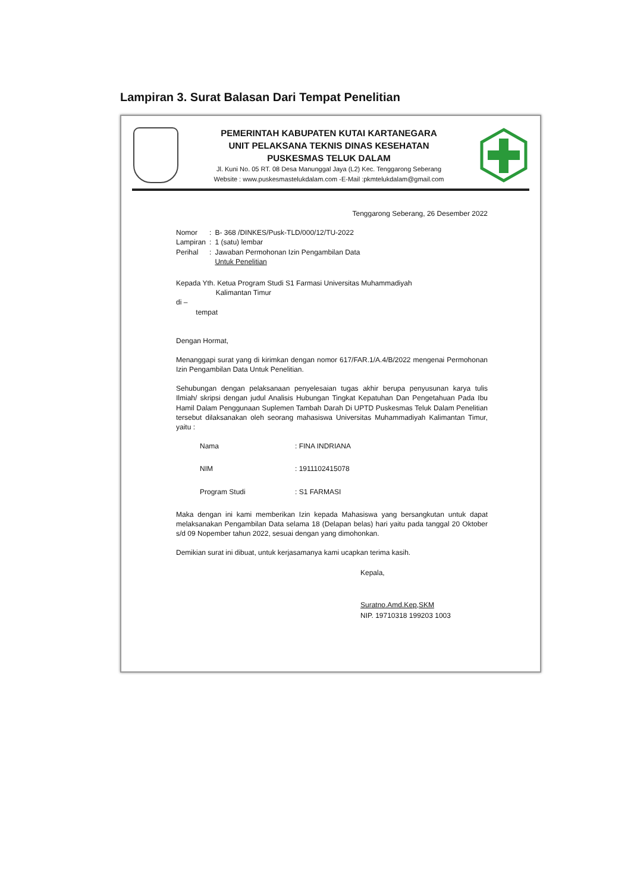Lampiran 3. Surat Balasan Dari Tempat Penelitian
PEMERINTAH KABUPATEN KUTAI KARTANEGARA
UNIT PELAKSANA TEKNIS DINAS KESEHATAN
PUSKESMAS TELUK DALAM
Jl. Kuni No. 05 RT. 08 Desa Manunggal Jaya (L2) Kec. Tenggarong Seberang
Website : www.puskesmastelukdalam.com -E-Mail :pkmtelukdalam@gmail.com
Tenggarong Seberang, 26 Desember 2022
| Nomor | : | B- 368 /DINKES/Pusk-TLD/000/12/TU-2022 |
| Lampiran | : | 1 (satu) lembar |
| Perihal | : | Jawaban Permohonan Izin Pengambilan Data Untuk Penelitian |
Kepada Yth. Ketua Program Studi S1 Farmasi Universitas Muhammadiyah
Kalimantan Timur
di –
tempat
Dengan Hormat,
Menanggapi surat yang di kirimkan dengan nomor 617/FAR.1/A.4/B/2022 mengenai Permohonan Izin Pengambilan Data Untuk Penelitian.
Sehubungan dengan pelaksanaan penyelesaian tugas akhir berupa penyusunan karya tulis Ilmiah/ skripsi dengan judul Analisis Hubungan Tingkat Kepatuhan Dan Pengetahuan Pada Ibu Hamil Dalam Penggunaan Suplemen Tambah Darah Di UPTD Puskesmas Teluk Dalam Penelitian tersebut dilaksanakan oleh seorang mahasiswa Universitas Muhammadiyah Kalimantan Timur, yaitu :
| Nama | : FINA INDRIANA |
| NIM | : 1911102415078 |
| Program Studi | : S1 FARMASI |
Maka dengan ini kami memberikan Izin kepada Mahasiswa yang bersangkutan untuk dapat melaksanakan Pengambilan Data selama 18 (Delapan belas) hari yaitu pada tanggal 20 Oktober s/d 09 Nopember tahun 2022, sesuai dengan yang dimohonkan.
Demikian surat ini dibuat, untuk kerjasamanya kami ucapkan terima kasih.
Kepala,
Suratno.Amd.Kep,SKM
NIP. 19710318 199203 1003